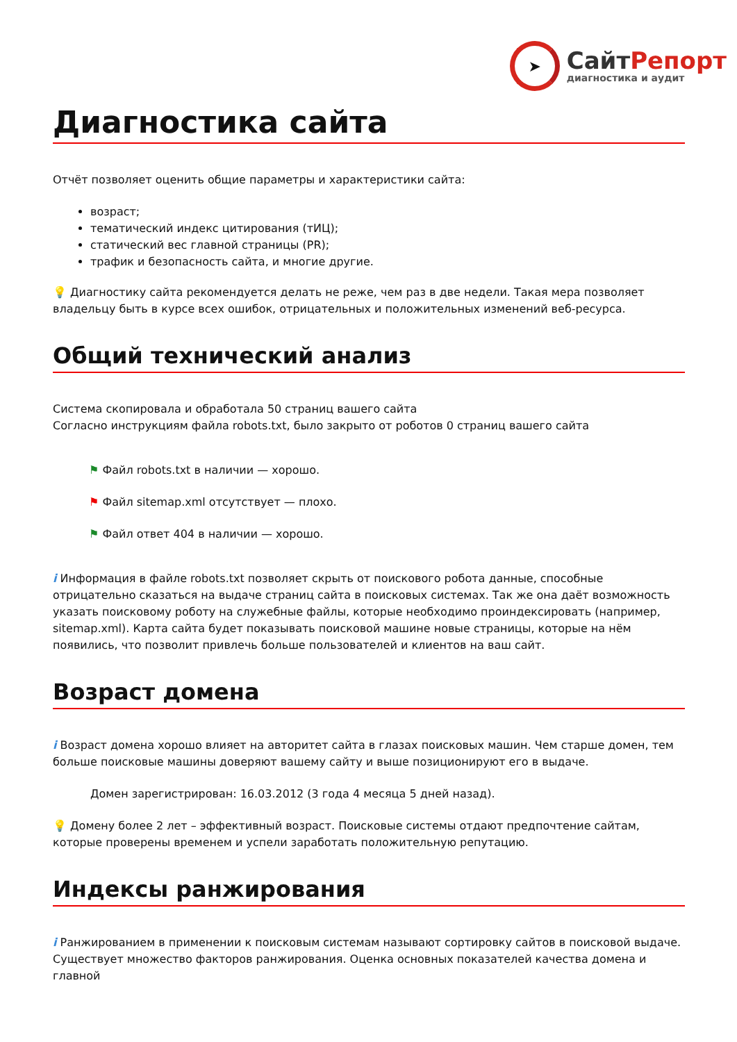➤
СайтРепорт
диагностика и аудит
Диагностика сайта
Отчёт позволяет оценить общие параметры и характеристики сайта:
возраст;
тематический индекс цитирования (тИЦ);
статический вес главной страницы (PR);
трафик и безопасность сайта, и многие другие.
💡 Диагностику сайта рекомендуется делать не реже, чем раз в две недели. Такая мера позволяет владельцу быть в курсе всех ошибок, отрицательных и положительных изменений веб-ресурса.
Общий технический анализ
Система скопировала и обработала 50 страниц вашего сайта
Согласно инструкциям файла robots.txt, было закрыто от роботов 0 страниц вашего сайта
⚑ Файл robots.txt в наличии — хорошо.
⚑ Файл sitemap.xml отсутствует — плохо.
⚑ Файл ответ 404 в наличии — хорошо.
i Информация в файле robots.txt позволяет скрыть от поискового робота данные, способные отрицательно сказаться на выдаче страниц сайта в поисковых системах. Так же она даёт возможность указать поисковому роботу на служебные файлы, которые необходимо проиндексировать (например, sitemap.xml). Карта сайта будет показывать поисковой машине новые страницы, которые на нём появились, что позволит привлечь больше пользователей и клиентов на ваш сайт.
Возраст домена
i Возраст домена хорошо влияет на авторитет сайта в глазах поисковых машин. Чем старше домен, тем больше поисковые машины доверяют вашему сайту и выше позиционируют его в выдаче.
Домен зарегистрирован: 16.03.2012 (3 года 4 месяца 5 дней назад).
💡 Домену более 2 лет – эффективный возраст. Поисковые системы отдают предпочтение сайтам, которые проверены временем и успели заработать положительную репутацию.
Индексы ранжирования
i Ранжированием в применении к поисковым системам называют сортировку сайтов в поисковой выдаче. Существует множество факторов ранжирования. Оценка основных показателей качества домена и главной